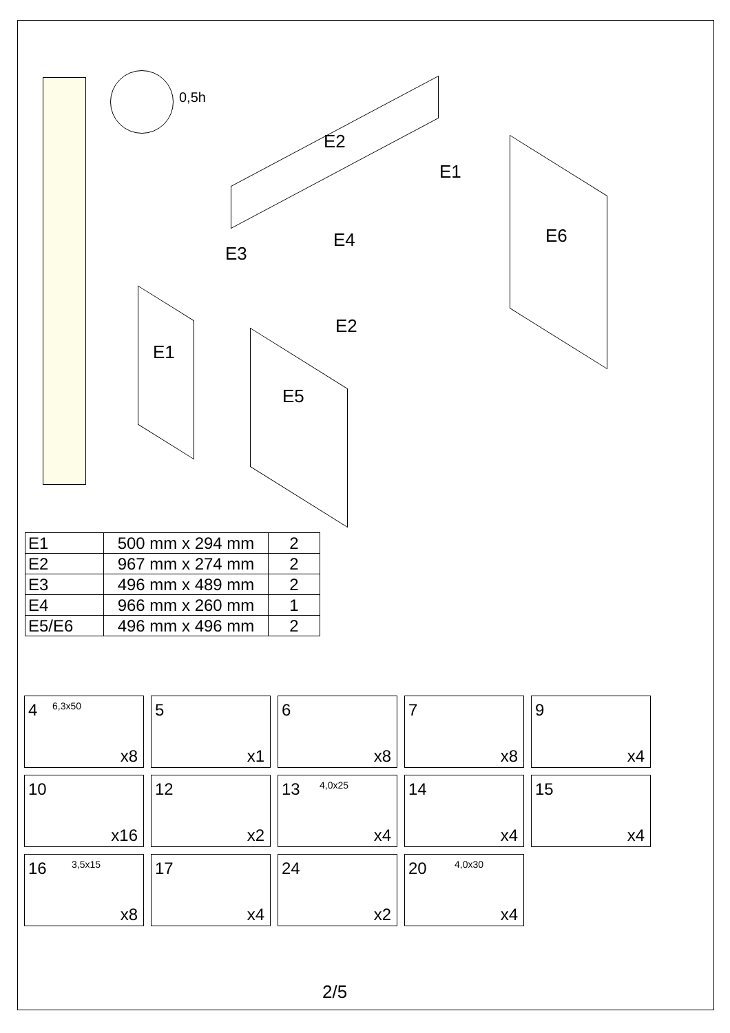0,5h
E2
E1
E6
E4
E3
E2
E1
E5
| E1 | 500 mm x 294 mm | 2 |
| E2 | 967 mm x 274 mm | 2 |
| E3 | 496 mm x 489 mm | 2 |
| E4 | 966 mm x 260 mm | 1 |
| E5/E6 | 496 mm x 496 mm | 2 |
4 6,3x50
x8
5
x1
6
x8
7
x8
9
x4
10
x16
12
x2
13 4,0x25
x4
14
x4
15
x4
16 3,5x15
x8
17
x4
24
x2
20 4,0x30
x4
2/5